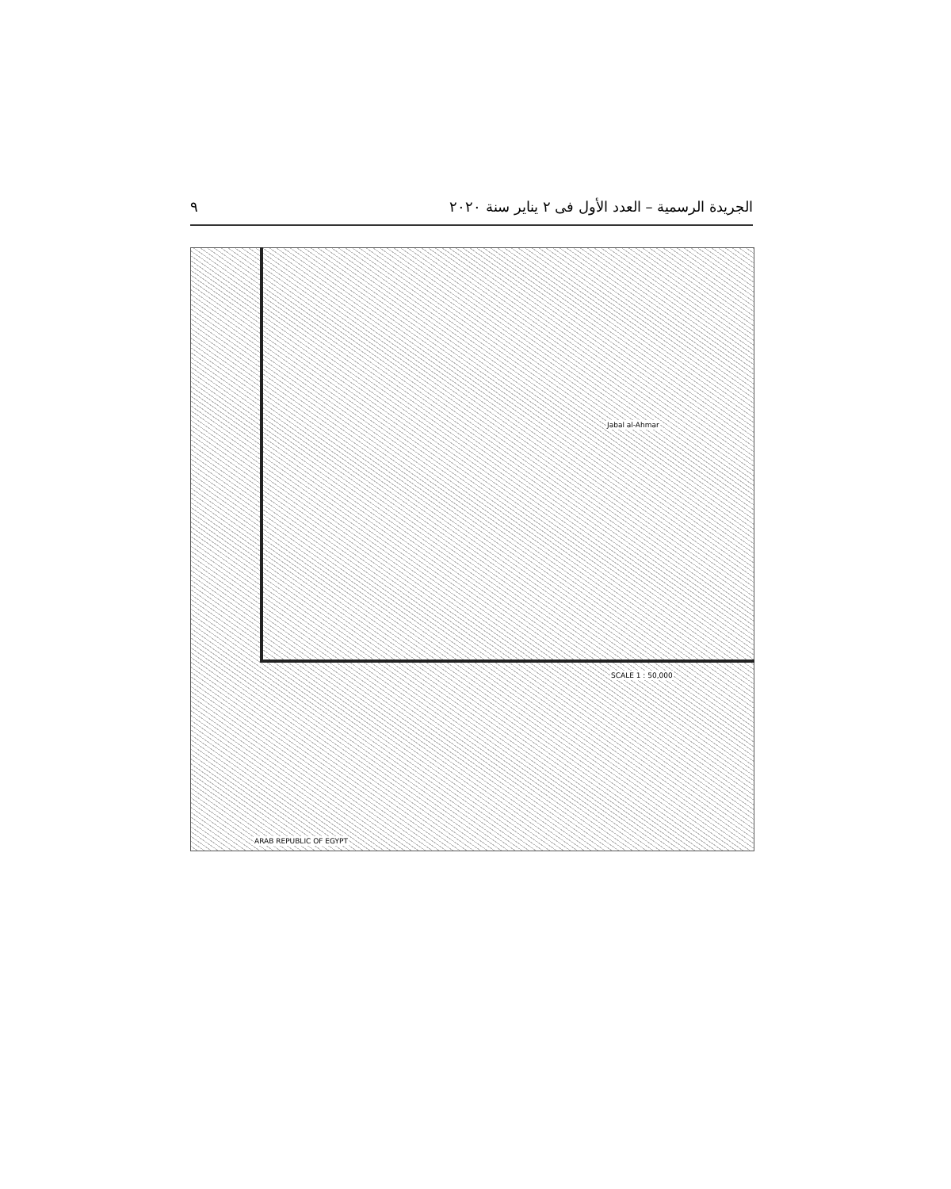الجريدة الرسمية – العدد الأول فى ٢ يناير سنة ٢٠٢٠ ٩
Jabal al-Ahmar
SCALE 1 : 50,000
ARAB REPUBLIC OF EGYPT